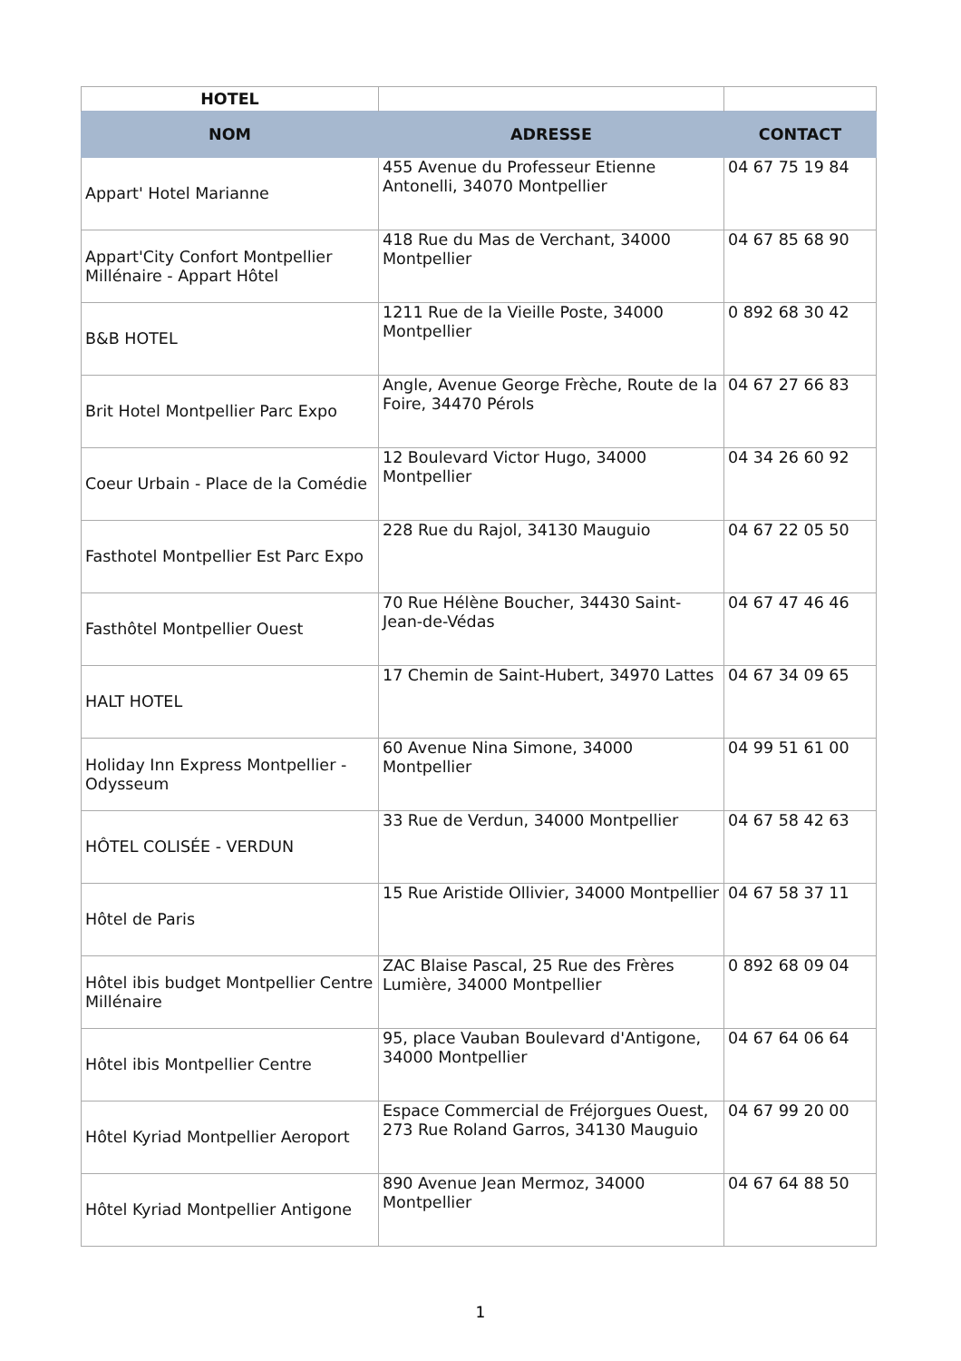| HOTEL | | |
| NOM | ADRESSE | CONTACT |
| Appart' Hotel Marianne | 455 Avenue du Professeur Etienne Antonelli, 34070 Montpellier | 04 67 75 19 84 |
| Appart'City Confort Montpellier Millénaire - Appart Hôtel | 418 Rue du Mas de Verchant, 34000 Montpellier | 04 67 85 68 90 |
| B&B HOTEL | 1211 Rue de la Vieille Poste, 34000 Montpellier | 0 892 68 30 42 |
| Brit Hotel Montpellier Parc Expo | Angle, Avenue George Frèche, Route de la Foire, 34470 Pérols | 04 67 27 66 83 |
| Coeur Urbain - Place de la Comédie | 12 Boulevard Victor Hugo, 34000 Montpellier | 04 34 26 60 92 |
| Fasthotel Montpellier Est Parc Expo | 228 Rue du Rajol, 34130 Mauguio | 04 67 22 05 50 |
| Fasthôtel Montpellier Ouest | 70 Rue Hélène Boucher, 34430 Saint-Jean-de-Védas | 04 67 47 46 46 |
| HALT HOTEL | 17 Chemin de Saint-Hubert, 34970 Lattes | 04 67 34 09 65 |
| Holiday Inn Express Montpellier - Odysseum | 60 Avenue Nina Simone, 34000 Montpellier | 04 99 51 61 00 |
| HÔTEL COLISÉE - VERDUN | 33 Rue de Verdun, 34000 Montpellier | 04 67 58 42 63 |
| Hôtel de Paris | 15 Rue Aristide Ollivier, 34000 Montpellier | 04 67 58 37 11 |
| Hôtel ibis budget Montpellier Centre Millénaire | ZAC Blaise Pascal, 25 Rue des Frères Lumière, 34000 Montpellier | 0 892 68 09 04 |
| Hôtel ibis Montpellier Centre | 95, place Vauban Boulevard d'Antigone, 34000 Montpellier | 04 67 64 06 64 |
| Hôtel Kyriad Montpellier Aeroport | Espace Commercial de Fréjorgues Ouest, 273 Rue Roland Garros, 34130 Mauguio | 04 67 99 20 00 |
| Hôtel Kyriad Montpellier Antigone | 890 Avenue Jean Mermoz, 34000 Montpellier | 04 67 64 88 50 |
1